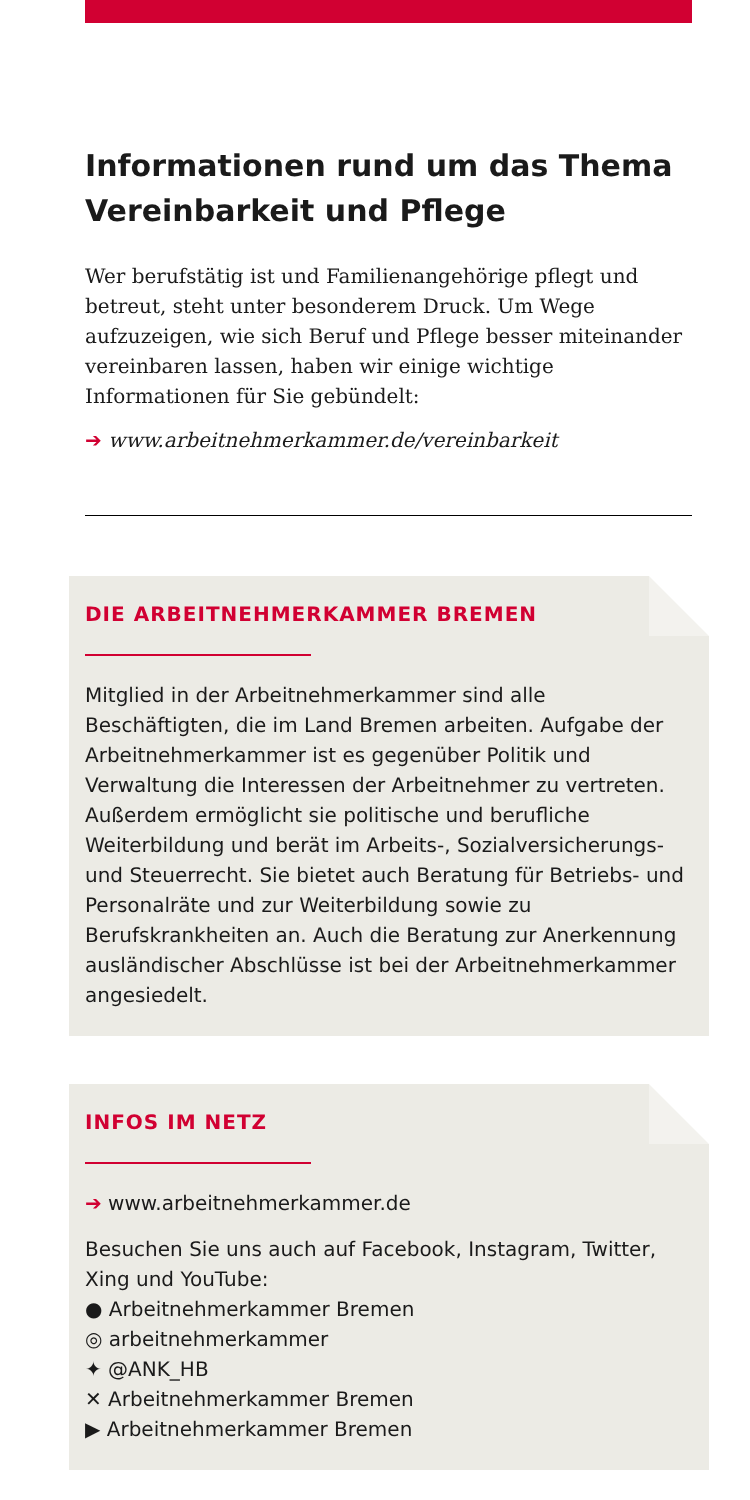Informationen rund um das Thema Vereinbarkeit und Pflege
Wer berufstätig ist und Familienangehörige pflegt und betreut, steht unter besonderem Druck. Um Wege aufzuzeigen, wie sich Beruf und Pflege besser miteinander vereinbaren lassen, haben wir einige wichtige Informationen für Sie gebündelt:
➔ www.arbeitnehmerkammer.de/vereinbarkeit
DIE ARBEITNEHMERKAMMER BREMEN
Mitglied in der Arbeitnehmerkammer sind alle Beschäftigten, die im Land Bremen arbeiten. Aufgabe der Arbeitnehmerkammer ist es gegenüber Politik und Verwaltung die Interessen der Arbeitnehmer zu vertreten. Außerdem ermöglicht sie politische und berufliche Weiterbildung und berät im Arbeits-, Sozialversicherungs- und Steuerrecht. Sie bietet auch Beratung für Betriebs- und Personalräte und zur Weiterbildung sowie zu Berufskrankheiten an. Auch die Beratung zur Anerkennung ausländischer Abschlüsse ist bei der Arbeitnehmerkammer angesiedelt.
INFOS IM NETZ
➔ www.arbeitnehmerkammer.de
Besuchen Sie uns auch auf Facebook, Instagram, Twitter, Xing und YouTube:
● Arbeitnehmerkammer Bremen
◎ arbeitnehmerkammer
✦ @ANK_HB
✕ Arbeitnehmerkammer Bremen
▶ Arbeitnehmerkammer Bremen